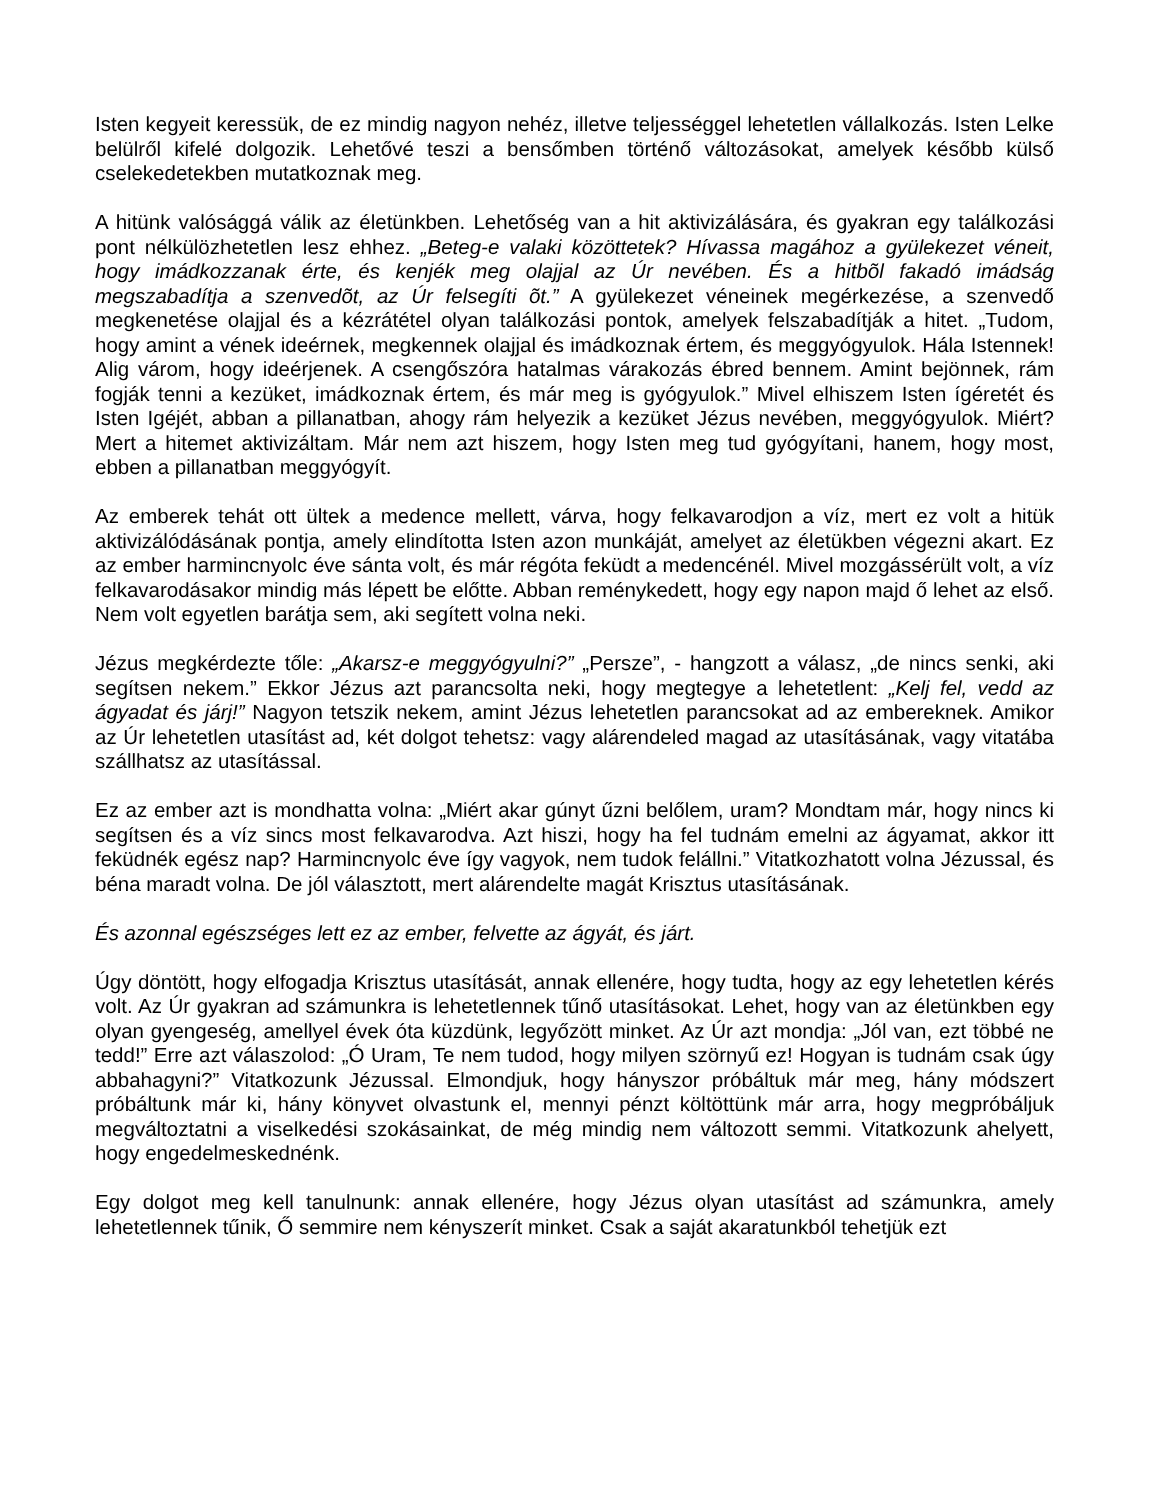Isten kegyeit keressük, de ez mindig nagyon nehéz, illetve teljességgel lehetetlen vállalkozás. Isten Lelke belülről kifelé dolgozik. Lehetővé teszi a bensőmben történő változásokat, amelyek később külső cselekedetekben mutatkoznak meg.
A hitünk valósággá válik az életünkben. Lehetőség van a hit aktivizálására, és gyakran egy találkozási pont nélkülözhetetlen lesz ehhez. „Beteg-e valaki közöttetek? Hívassa magához a gyülekezet véneit, hogy imádkozzanak érte, és kenjék meg olajjal az Úr nevében. És a hitbõl fakadó imádság megszabadítja a szenvedõt, az Úr felsegíti õt.” A gyülekezet véneinek megérkezése, a szenvedő megkenetése olajjal és a kézrátétel olyan találkozási pontok, amelyek felszabadítják a hitet. „Tudom, hogy amint a vének ideérnek, megkennek olajjal és imádkoznak értem, és meggyógyulok. Hála Istennek! Alig várom, hogy ideérjenek. A csengőszóra hatalmas várakozás ébred bennem. Amint bejönnek, rám fogják tenni a kezüket, imádkoznak értem, és már meg is gyógyulok.” Mivel elhiszem Isten ígéretét és Isten Igéjét, abban a pillanatban, ahogy rám helyezik a kezüket Jézus nevében, meggyógyulok. Miért? Mert a hitemet aktivizáltam. Már nem azt hiszem, hogy Isten meg tud gyógyítani, hanem, hogy most, ebben a pillanatban meggyógyít.
Az emberek tehát ott ültek a medence mellett, várva, hogy felkavarodjon a víz, mert ez volt a hitük aktivizálódásának pontja, amely elindította Isten azon munkáját, amelyet az életükben végezni akart. Ez az ember harmincnyolc éve sánta volt, és már régóta feküdt a medencénél. Mivel mozgássérült volt, a víz felkavarodásakor mindig más lépett be előtte. Abban reménykedett, hogy egy napon majd ő lehet az első. Nem volt egyetlen barátja sem, aki segített volna neki.
Jézus megkérdezte tőle: „Akarsz-e meggyógyulni?” „Persze”, - hangzott a válasz, „de nincs senki, aki segítsen nekem.” Ekkor Jézus azt parancsolta neki, hogy megtegye a lehetetlent: „Kelj fel, vedd az ágyadat és járj!” Nagyon tetszik nekem, amint Jézus lehetetlen parancsokat ad az embereknek. Amikor az Úr lehetetlen utasítást ad, két dolgot tehetsz: vagy alárendeled magad az utasításának, vagy vitatába szállhatsz az utasítással.
Ez az ember azt is mondhatta volna: „Miért akar gúnyt űzni belőlem, uram? Mondtam már, hogy nincs ki segítsen és a víz sincs most felkavarodva. Azt hiszi, hogy ha fel tudnám emelni az ágyamat, akkor itt feküdnék egész nap? Harmincnyolc éve így vagyok, nem tudok felállni.” Vitatkozhatott volna Jézussal, és béna maradt volna. De jól választott, mert alárendelte magát Krisztus utasításának.
És azonnal egészséges lett ez az ember, felvette az ágyát, és járt.
Úgy döntött, hogy elfogadja Krisztus utasítását, annak ellenére, hogy tudta, hogy az egy lehetetlen kérés volt. Az Úr gyakran ad számunkra is lehetetlennek tűnő utasításokat. Lehet, hogy van az életünkben egy olyan gyengeség, amellyel évek óta küzdünk, legyőzött minket. Az Úr azt mondja: „Jól van, ezt többé ne tedd!” Erre azt válaszolod: „Ó Uram, Te nem tudod, hogy milyen szörnyű ez! Hogyan is tudnám csak úgy abbahagyni?” Vitatkozunk Jézussal. Elmondjuk, hogy hányszor próbáltuk már meg, hány módszert próbáltunk már ki, hány könyvet olvastunk el, mennyi pénzt költöttünk már arra, hogy megpróbáljuk megváltoztatni a viselkedési szokásainkat, de még mindig nem változott semmi. Vitatkozunk ahelyett, hogy engedelmeskednénk.
Egy dolgot meg kell tanulnunk: annak ellenére, hogy Jézus olyan utasítást ad számunkra, amely lehetetlennek tűnik, Ő semmire nem kényszerít minket. Csak a saját akaratunkból tehetjük ezt